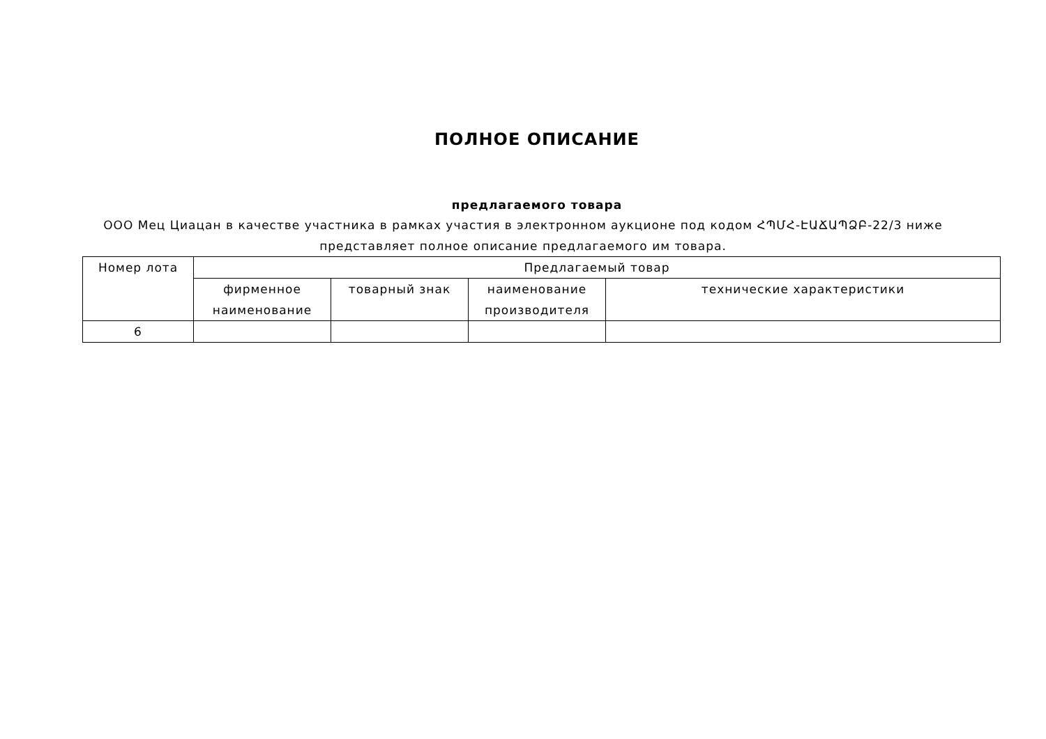ПОЛНОЕ ОПИСАНИЕ
предлагаемого товара
ООО Мец Циацан в качестве участника в рамках участия в электронном аукционе под кодом ՀՊՄՀ-ԷԱՃԱՊՁԲ-22/3 ниже представляет полное описание предлагаемого им товара.
| Номер лота | Предлагаемый товар | | | |
| --- | --- | --- | --- | --- |
| | фирменное наименование | товарный знак | наименование производителя | технические характеристики |
| 6 | | | | |